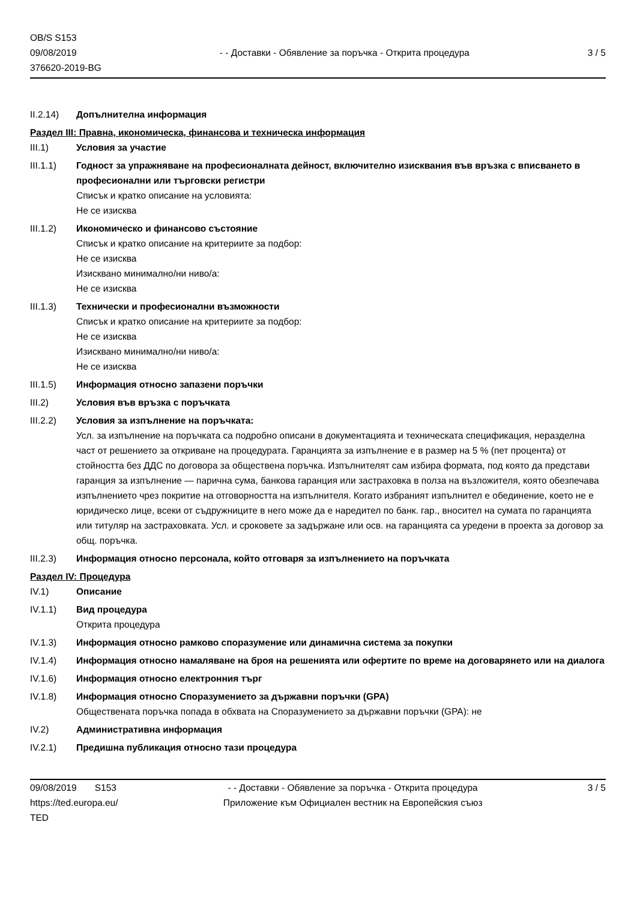OB/S S153
09/08/2019
376620-2019-BG
- - Доставки - Обявление за поръчка - Открита процедура
3 / 5
II.2.14) Допълнителна информация
Раздел III: Правна, икономическа, финансова и техническа информация
III.1) Условия за участие
III.1.1) Годност за упражняване на професионалната дейност, включително изисквания във връзка с вписването в професионални или търговски регистри
Списък и кратко описание на условията:
Не се изисква
III.1.2) Икономическо и финансово състояние
Списък и кратко описание на критериите за подбор:
Не се изисква
Изисквано минимално/ни ниво/а:
Не се изисква
III.1.3) Технически и професионални възможности
Списък и кратко описание на критериите за подбор:
Не се изисква
Изисквано минимално/ни ниво/а:
Не се изисква
III.1.5) Информация относно запазени поръчки
III.2) Условия във връзка с поръчката
III.2.2) Условия за изпълнение на поръчката:
Усл. за изпълнение на поръчката са подробно описани в документацията и техническата спецификация, неразделна част от решението за откриване на процедурата. Гаранцията за изпълнение е в размер на 5 % (пет процента) от стойността без ДДС по договора за обществена поръчка. Изпълнителят сам избира формата, под която да представи гаранция за изпълнение — парична сума, банкова гаранция или застраховка в полза на възложителя, която обезпечава изпълнението чрез покритие на отговорността на изпълнителя. Когато избраният изпълнител е обединение, което не е юридическо лице, всеки от съдружниците в него може да е наредител по банк. гар., вносител на сумата по гаранцията или титуляр на застраховката. Усл. и сроковете за задържане или осв. на гаранцията са уредени в проекта за договор за общ. поръчка.
III.2.3) Информация относно персонала, който отговаря за изпълнението на поръчката
Раздел IV: Процедура
IV.1) Описание
IV.1.1) Вид процедура
Открита процедура
IV.1.3) Информация относно рамково споразумение или динамична система за покупки
IV.1.4) Информация относно намаляване на броя на решенията или офертите по време на договарянето или на диалога
IV.1.6) Информация относно електронния търг
IV.1.8) Информация относно Споразумението за държавни поръчки (GPA)
Обществената поръчка попада в обхвата на Споразумението за държавни поръчки (GPA): не
IV.2) Административна информация
IV.2.1) Предишна публикация относно тази процедура
09/08/2019 S153
https://ted.europa.eu/
TED
- - Доставки - Обявление за поръчка - Открита процедура
Приложение към Официален вестник на Европейския съюз
3 / 5